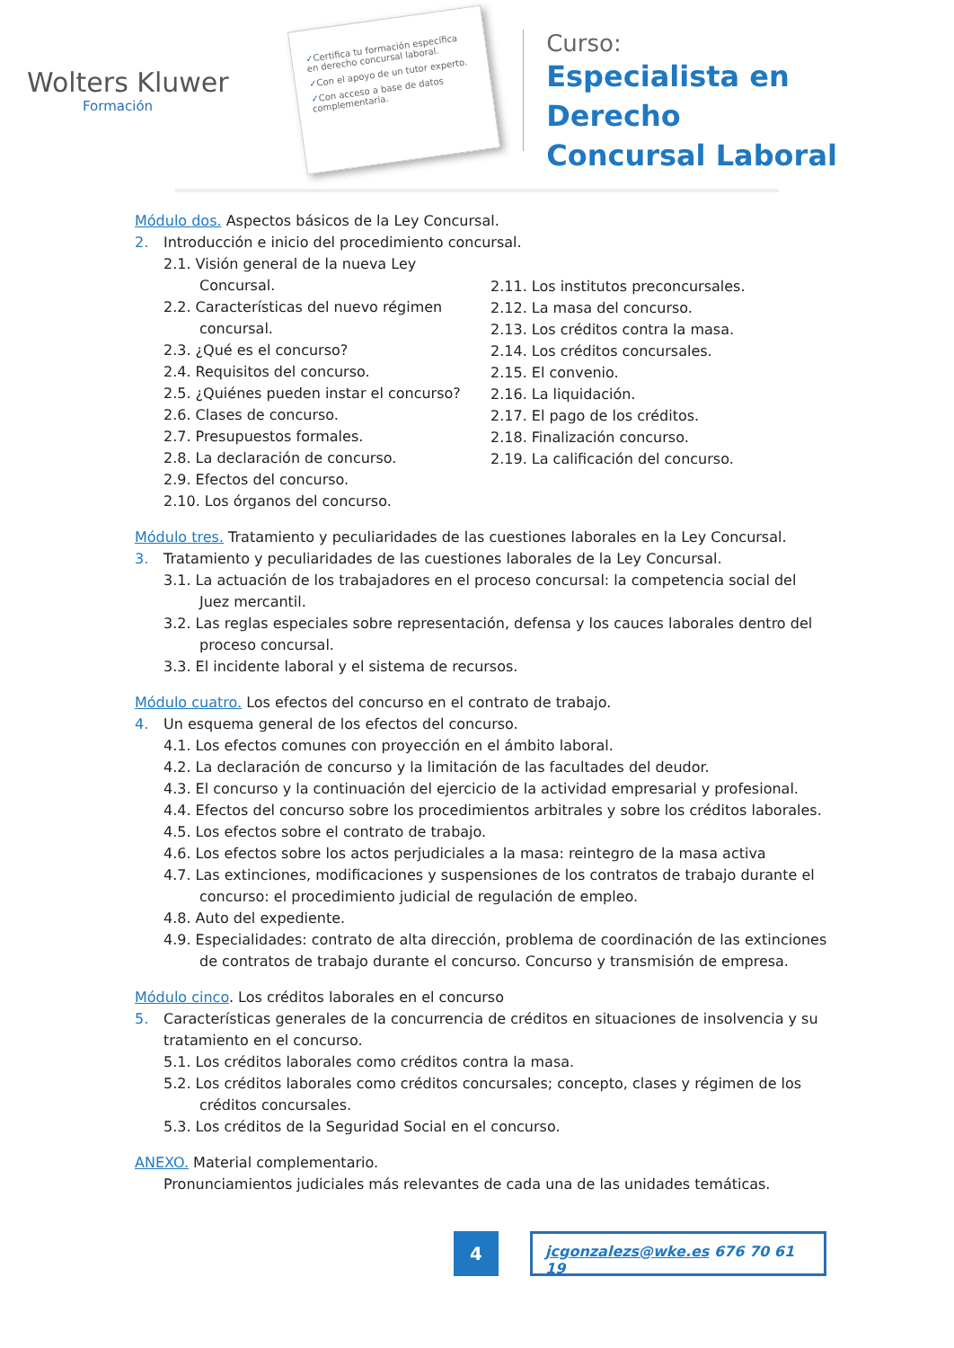Wolters Kluwer
Formación
✓Certifica tu formación específica en derecho concursal laboral.
✓Con el apoyo de un tutor experto.
✓Con acceso a base de datos complementaria.
Curso:
Especialista en Derecho
Concursal Laboral
Módulo dos. Aspectos básicos de la Ley Concursal.
2. Introducción e inicio del procedimiento concursal.
2.1. Visión general de la nueva Ley Concursal.
2.2. Características del nuevo régimen concursal.
2.3. ¿Qué es el concurso?
2.4. Requisitos del concurso.
2.5. ¿Quiénes pueden instar el concurso?
2.6. Clases de concurso.
2.7. Presupuestos formales.
2.8. La declaración de concurso.
2.9. Efectos del concurso.
2.10. Los órganos del concurso.
2.11. Los institutos preconcursales.
2.12. La masa del concurso.
2.13. Los créditos contra la masa.
2.14. Los créditos concursales.
2.15. El convenio.
2.16. La liquidación.
2.17. El pago de los créditos.
2.18. Finalización concurso.
2.19. La calificación del concurso.
Módulo tres. Tratamiento y peculiaridades de las cuestiones laborales en la Ley Concursal.
3. Tratamiento y peculiaridades de las cuestiones laborales de la Ley Concursal.
3.1. La actuación de los trabajadores en el proceso concursal: la competencia social del Juez mercantil.
3.2. Las reglas especiales sobre representación, defensa y los cauces laborales dentro del proceso concursal.
3.3. El incidente laboral y el sistema de recursos.
Módulo cuatro. Los efectos del concurso en el contrato de trabajo.
4. Un esquema general de los efectos del concurso.
4.1. Los efectos comunes con proyección en el ámbito laboral.
4.2. La declaración de concurso y la limitación de las facultades del deudor.
4.3. El concurso y la continuación del ejercicio de la actividad empresarial y profesional.
4.4. Efectos del concurso sobre los procedimientos arbitrales y sobre los créditos laborales.
4.5. Los efectos sobre el contrato de trabajo.
4.6. Los efectos sobre los actos perjudiciales a la masa: reintegro de la masa activa
4.7. Las extinciones, modificaciones y suspensiones de los contratos de trabajo durante el concurso: el procedimiento judicial de regulación de empleo.
4.8. Auto del expediente.
4.9. Especialidades: contrato de alta dirección, problema de coordinación de las extinciones de contratos de trabajo durante el concurso. Concurso y transmisión de empresa.
Módulo cinco. Los créditos laborales en el concurso
5. Características generales de la concurrencia de créditos en situaciones de insolvencia y su tratamiento en el concurso.
5.1. Los créditos laborales como créditos contra la masa.
5.2. Los créditos laborales como créditos concursales; concepto, clases y régimen de los créditos concursales.
5.3. Los créditos de la Seguridad Social en el concurso.
ANEXO. Material complementario.
Pronunciamientos judiciales más relevantes de cada una de las unidades temáticas.
4
jcgonzalezs@wke.es 676 70 61 19